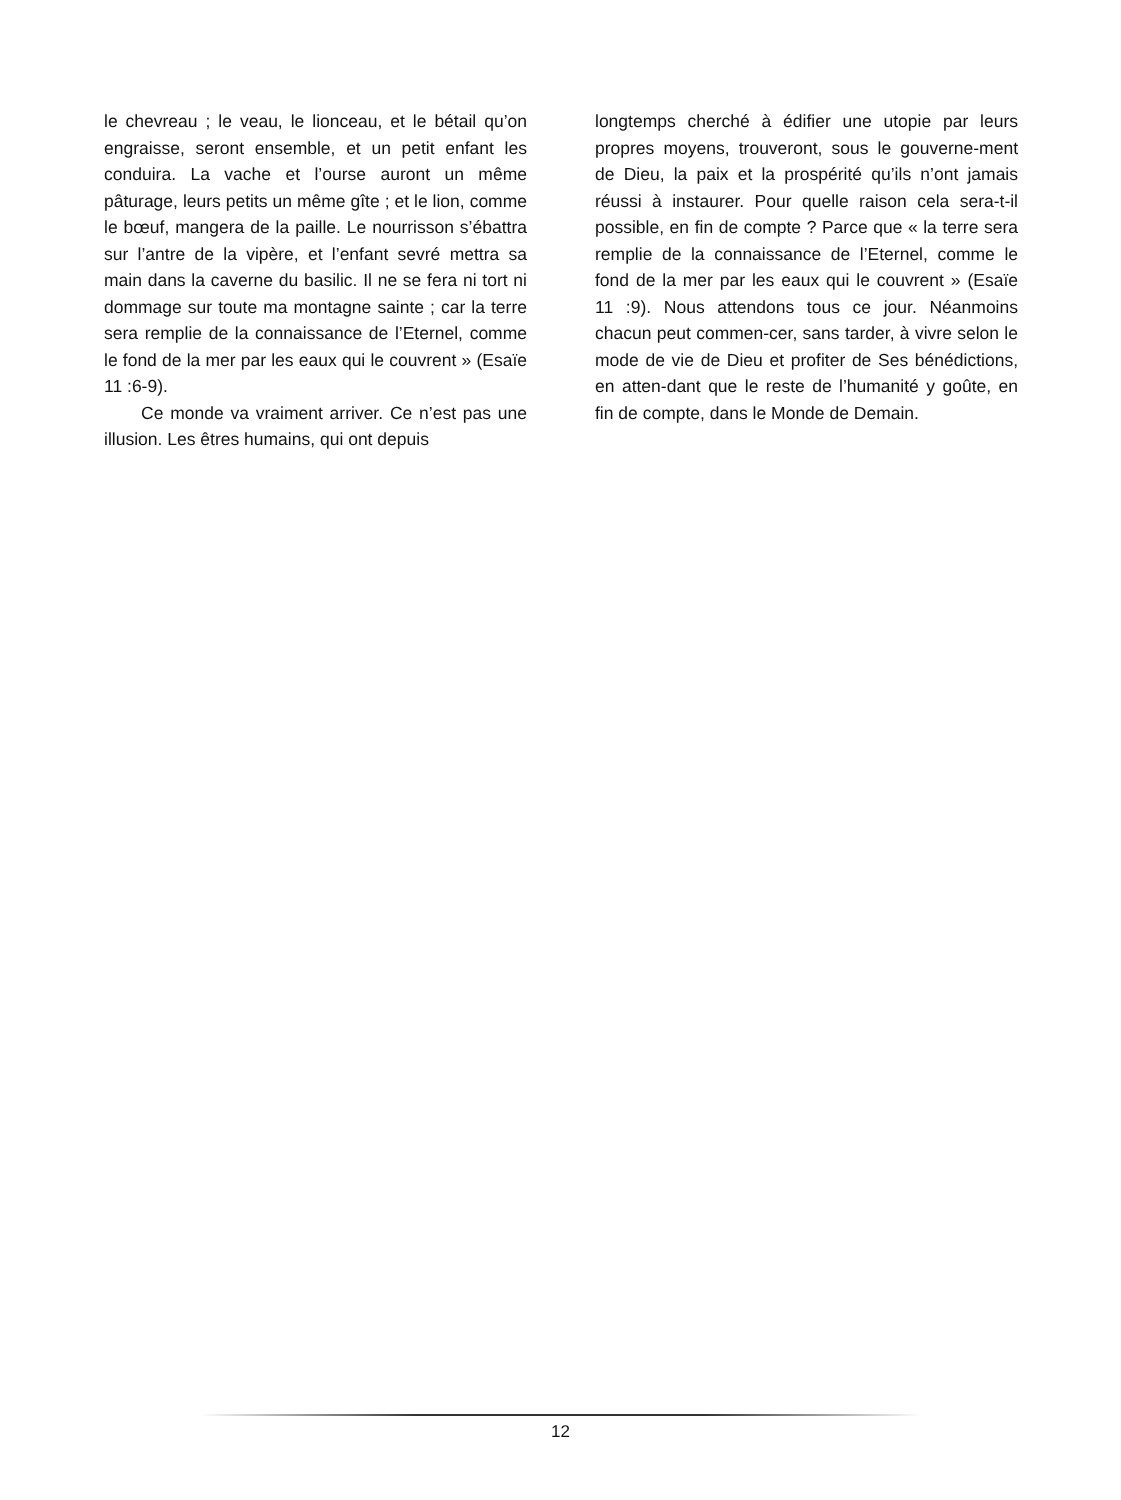le chevreau ; le veau, le lionceau, et le bétail qu’on engraisse, seront ensemble, et un petit enfant les conduira. La vache et l’ourse auront un même pâturage, leurs petits un même gîte ; et le lion, comme le bœuf, mangera de la paille. Le nourrisson s’ébattra sur l’antre de la vipère, et l’enfant sevré mettra sa main dans la caverne du basilic. Il ne se fera ni tort ni dommage sur toute ma montagne sainte ; car la terre sera remplie de la connaissance de l’Eternel, comme le fond de la mer par les eaux qui le couvrent » (Esaïe 11 :6-9).
Ce monde va vraiment arriver. Ce n’est pas une illusion. Les êtres humains, qui ont depuis
longtemps cherché à édifier une utopie par leurs propres moyens, trouveront, sous le gouverne-ment de Dieu, la paix et la prospérité qu’ils n’ont jamais réussi à instaurer. Pour quelle raison cela sera-t-il possible, en fin de compte ? Parce que « la terre sera remplie de la connaissance de l’Eternel, comme le fond de la mer par les eaux qui le couvrent » (Esaïe 11 :9). Nous attendons tous ce jour. Néanmoins chacun peut commen-cer, sans tarder, à vivre selon le mode de vie de Dieu et profiter de Ses bénédictions, en atten-dant que le reste de l’humanité y goûte, en fin de compte, dans le Monde de Demain.
12